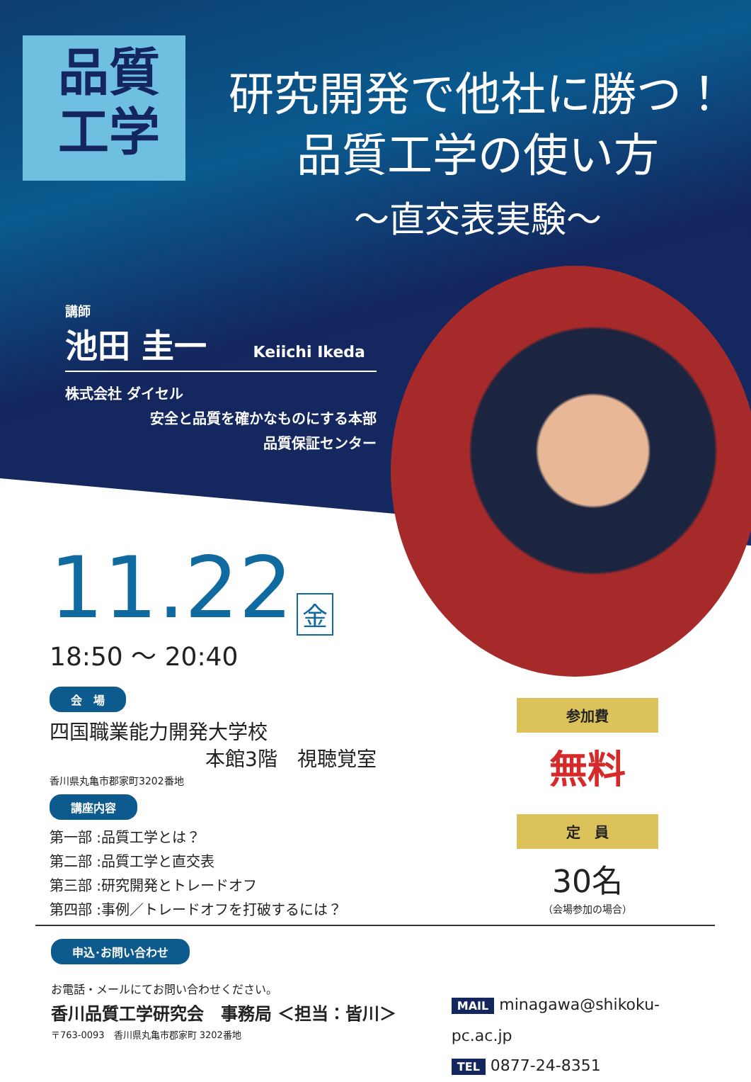品質
工学
研究開発で他社に勝つ！
品質工学の使い方
～直交表実験～
講師
池田 圭一 Keiichi Ikeda
株式会社 ダイセル
安全と品質を確かなものにする本部
品質保証センター
11.22 金
18:50 ～ 20:40
会　場
四国職業能力開発大学校
本館3階　視聴覚室
香川県丸亀市郡家町3202番地
講座内容
第一部 :品質工学とは？
第二部 :品質工学と直交表
第三部 :研究開発とトレードオフ
第四部 :事例／トレードオフを打破するには？
参加費
無料
定　員
30名
（会場参加の場合）
申込･お問い合わせ
お電話・メールにてお問い合わせください。
香川品質工学研究会　事務局 ＜担当：皆川＞
〒763-0093　香川県丸亀市郡家町 3202番地
MAIL minagawa@shikoku-pc.ac.jp
TEL 0877-24-8351